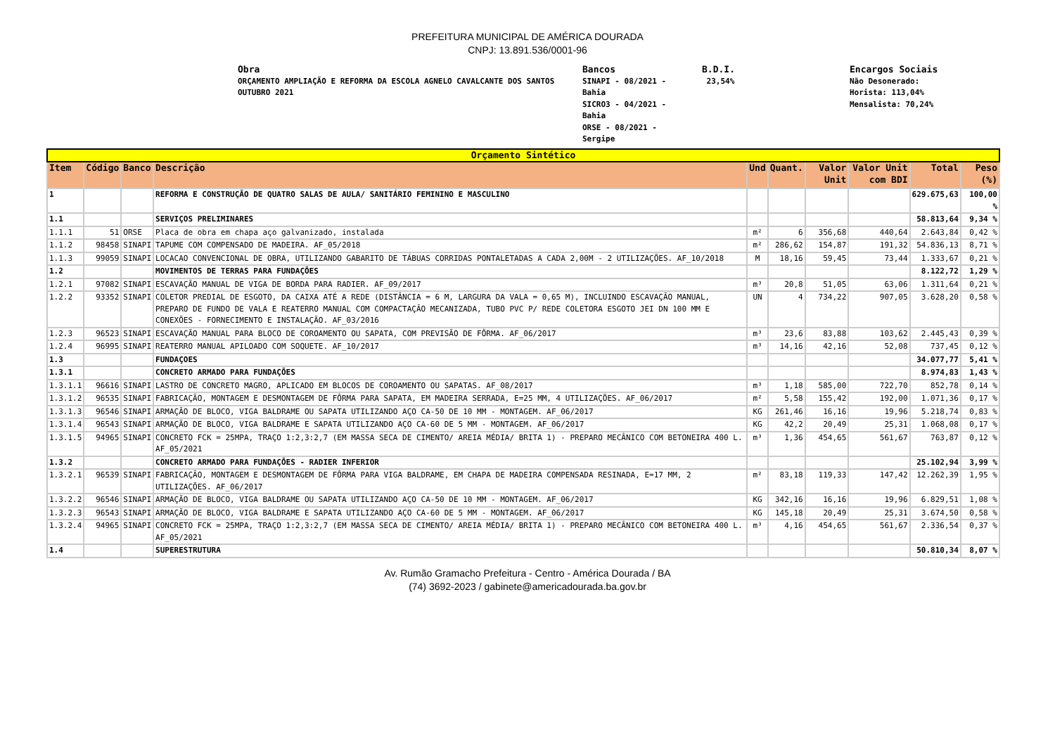PREFEITURA MUNICIPAL DE AMÉRICA DOURADA
CNPJ: 13.891.536/0001-96
Obra
ORÇAMENTO AMPLIAÇÃO E REFORMA DA ESCOLA AGNELO CAVALCANTE DOS SANTOS
OUTUBRO 2021
Bancos
SINAPI - 08/2021 -
Bahia
SICRO3 - 04/2021 -
Bahia
ORSE - 08/2021 -
Sergipe
B.D.I.
23,54%
Encargos Sociais
Não Desonerado:
Horista: 113,04%
Mensalista: 70,24%
| Orçamento Sintético | | | | | | | | | |
| --- | --- | --- | --- | --- | --- | --- | --- | --- | --- |
| Item | Código | Banco | Descrição | Und | Quant. | Valor Unit | Valor Unit com BDI | Total | Peso (%) |
| 1 | | | REFORMA E CONSTRUÇÃO DE QUATRO SALAS DE AULA/ SANITÁRIO FEMININO E MASCULINO | | | | | 629.675,63 | 100,00 % |
| 1.1 | | | SERVIÇOS PRELIMINARES | | | | | 58.813,64 | 9,34 % |
| 1.1.1 | 51 | ORSE | Placa de obra em chapa aço galvanizado, instalada | m² | 6 | 356,68 | 440,64 | 2.643,84 | 0,42 % |
| 1.1.2 | 98458 | SINAPI | TAPUME COM COMPENSADO DE MADEIRA. AF_05/2018 | m² | 286,62 | 154,87 | 191,32 | 54.836,13 | 8,71 % |
| 1.1.3 | 99059 | SINAPI | LOCACAO CONVENCIONAL DE OBRA, UTILIZANDO GABARITO DE TÁBUAS CORRIDAS PONTALETADAS A CADA 2,00M - 2 UTILIZAÇÕES. AF_10/2018 | M | 18,16 | 59,45 | 73,44 | 1.333,67 | 0,21 % |
| 1.2 | | | MOVIMENTOS DE TERRAS PARA FUNDAÇÕES | | | | | 8.122,72 | 1,29 % |
| 1.2.1 | 97082 | SINAPI | ESCAVAÇÃO MANUAL DE VIGA DE BORDA PARA RADIER. AF_09/2017 | m³ | 20,8 | 51,05 | 63,06 | 1.311,64 | 0,21 % |
| 1.2.2 | 93352 | SINAPI | COLETOR PREDIAL DE ESGOTO, DA CAIXA ATÉ A REDE (DISTÂNCIA = 6 M, LARGURA DA VALA = 0,65 M), INCLUINDO ESCAVAÇÃO MANUAL, PREPARO DE FUNDO DE VALA E REATERRO MANUAL COM COMPACTAÇÃO MECANIZADA, TUBO PVC P/ REDE COLETORA ESGOTO JEI DN 100 MM E CONEXÕES - FORNECIMENTO E INSTALAÇÃO. AF_03/2016 | UN | 4 | 734,22 | 907,05 | 3.628,20 | 0,58 % |
| 1.2.3 | 96523 | SINAPI | ESCAVAÇÃO MANUAL PARA BLOCO DE COROAMENTO OU SAPATA, COM PREVISÃO DE FÔRMA. AF_06/2017 | m³ | 23,6 | 83,88 | 103,62 | 2.445,43 | 0,39 % |
| 1.2.4 | 96995 | SINAPI | REATERRO MANUAL APILOADO COM SOQUETE. AF_10/2017 | m³ | 14,16 | 42,16 | 52,08 | 737,45 | 0,12 % |
| 1.3 | | | FUNDAÇOES | | | | | 34.077,77 | 5,41 % |
| 1.3.1 | | | CONCRETO ARMADO PARA FUNDAÇÕES | | | | | 8.974,83 | 1,43 % |
| 1.3.1.1 | 96616 | SINAPI | LASTRO DE CONCRETO MAGRO, APLICADO EM BLOCOS DE COROAMENTO OU SAPATAS. AF_08/2017 | m³ | 1,18 | 585,00 | 722,70 | 852,78 | 0,14 % |
| 1.3.1.2 | 96535 | SINAPI | FABRICAÇÃO, MONTAGEM E DESMONTAGEM DE FÔRMA PARA SAPATA, EM MADEIRA SERRADA, E=25 MM, 4 UTILIZAÇÕES. AF_06/2017 | m² | 5,58 | 155,42 | 192,00 | 1.071,36 | 0,17 % |
| 1.3.1.3 | 96546 | SINAPI | ARMAÇÃO DE BLOCO, VIGA BALDRAME OU SAPATA UTILIZANDO AÇO CA-50 DE 10 MM - MONTAGEM. AF_06/2017 | KG | 261,46 | 16,16 | 19,96 | 5.218,74 | 0,83 % |
| 1.3.1.4 | 96543 | SINAPI | ARMAÇÃO DE BLOCO, VIGA BALDRAME E SAPATA UTILIZANDO AÇO CA-60 DE 5 MM - MONTAGEM. AF_06/2017 | KG | 42,2 | 20,49 | 25,31 | 1.068,08 | 0,17 % |
| 1.3.1.5 | 94965 | SINAPI | CONCRETO FCK = 25MPA, TRAÇO 1:2,3:2,7 (EM MASSA SECA DE CIMENTO/ AREIA MÉDIA/ BRITA 1) - PREPARO MECÂNICO COM BETONEIRA 400 L. AF_05/2021 | m³ | 1,36 | 454,65 | 561,67 | 763,87 | 0,12 % |
| 1.3.2 | | | CONCRETO ARMADO PARA FUNDAÇÕES - RADIER INFERIOR | | | | | 25.102,94 | 3,99 % |
| 1.3.2.1 | 96539 | SINAPI | FABRICAÇÃO, MONTAGEM E DESMONTAGEM DE FÔRMA PARA VIGA BALDRAME, EM CHAPA DE MADEIRA COMPENSADA RESINADA, E=17 MM, 2 UTILIZAÇÕES. AF_06/2017 | m² | 83,18 | 119,33 | 147,42 | 12.262,39 | 1,95 % |
| 1.3.2.2 | 96546 | SINAPI | ARMAÇÃO DE BLOCO, VIGA BALDRAME OU SAPATA UTILIZANDO AÇO CA-50 DE 10 MM - MONTAGEM. AF_06/2017 | KG | 342,16 | 16,16 | 19,96 | 6.829,51 | 1,08 % |
| 1.3.2.3 | 96543 | SINAPI | ARMAÇÃO DE BLOCO, VIGA BALDRAME E SAPATA UTILIZANDO AÇO CA-60 DE 5 MM - MONTAGEM. AF_06/2017 | KG | 145,18 | 20,49 | 25,31 | 3.674,50 | 0,58 % |
| 1.3.2.4 | 94965 | SINAPI | CONCRETO FCK = 25MPA, TRAÇO 1:2,3:2,7 (EM MASSA SECA DE CIMENTO/ AREIA MÉDIA/ BRITA 1) - PREPARO MECÂNICO COM BETONEIRA 400 L. AF_05/2021 | m³ | 4,16 | 454,65 | 561,67 | 2.336,54 | 0,37 % |
| 1.4 | | | SUPERESTRUTURA | | | | | 50.810,34 | 8,07 % |
Av. Rumão Gramacho Prefeitura - Centro - América Dourada / BA
(74) 3692-2023 / gabinete@americadourada.ba.gov.br